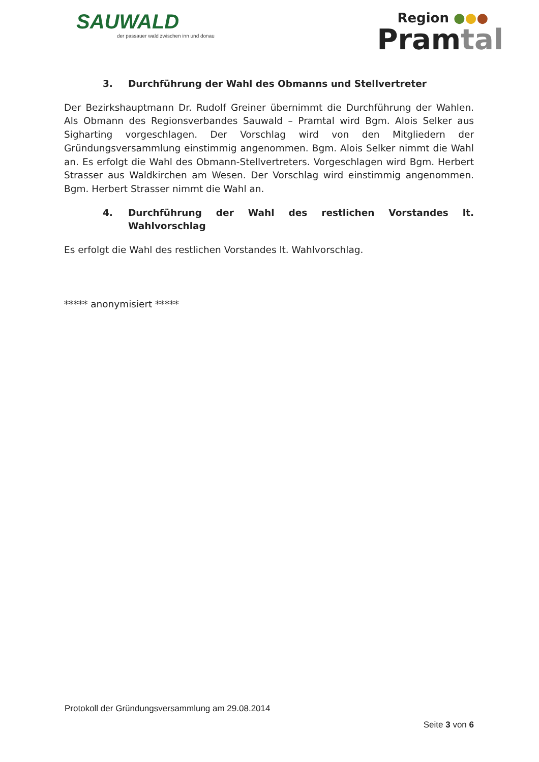SAUWALD
der passauer wald zwischen inn und donau
Region ●●●
Pramtal
3. Durchführung der Wahl des Obmanns und Stellvertreter
Der Bezirkshauptmann Dr. Rudolf Greiner übernimmt die Durchführung der Wahlen. Als Obmann des Regionsverbandes Sauwald – Pramtal wird Bgm. Alois Selker aus Sigharting vorgeschlagen. Der Vorschlag wird von den Mitgliedern der Gründungsversammlung einstimmig angenommen. Bgm. Alois Selker nimmt die Wahl an. Es erfolgt die Wahl des Obmann-Stellvertreters. Vorgeschlagen wird Bgm. Herbert Strasser aus Waldkirchen am Wesen. Der Vorschlag wird einstimmig angenommen. Bgm. Herbert Strasser nimmt die Wahl an.
4. Durchführung der Wahl des restlichen Vorstandes lt. Wahlvorschlag
Es erfolgt die Wahl des restlichen Vorstandes lt. Wahlvorschlag.
***** anonymisiert *****
Protokoll der Gründungsversammlung am 29.08.2014
Seite 3 von 6